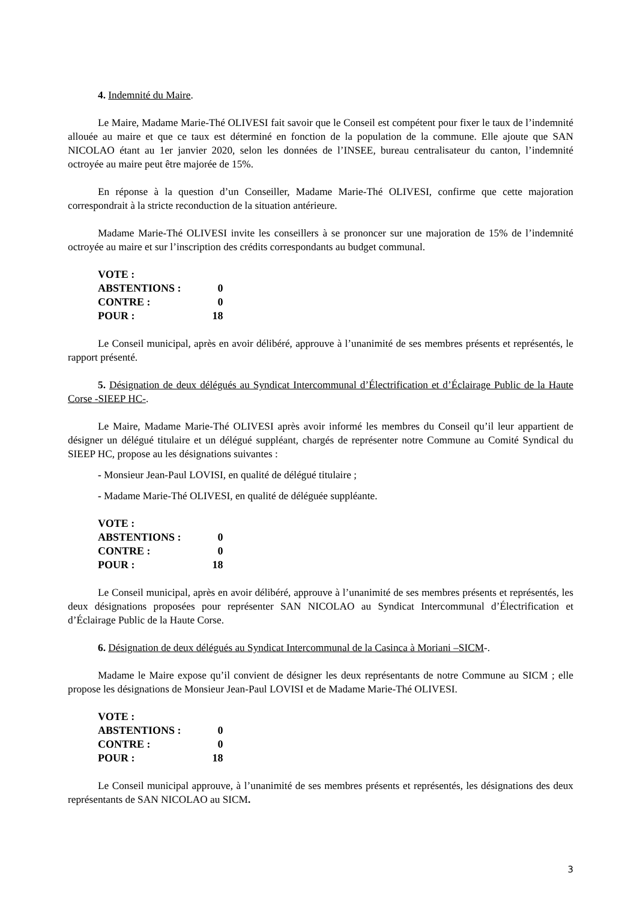4. Indemnité du Maire.
Le Maire, Madame Marie-Thé OLIVESI fait savoir que le Conseil est compétent pour fixer le taux de l’indemnité allouée au maire et que ce taux est déterminé en fonction de la population de la commune. Elle ajoute que SAN NICOLAO étant au 1er janvier 2020, selon les données de l’INSEE, bureau centralisateur du canton, l’indemnité octroyée au maire peut être majorée de 15%.
En réponse à la question d’un Conseiller, Madame Marie-Thé OLIVESI, confirme que cette majoration correspondrait à la stricte reconduction de la situation antérieure.
Madame Marie-Thé OLIVESI invite les conseillers à se prononcer sur une majoration de 15% de l’indemnité octroyée au maire et sur l’inscription des crédits correspondants au budget communal.
| VOTE : | |
| ABSTENTIONS : | 0 |
| CONTRE : | 0 |
| POUR : | 18 |
Le Conseil municipal, après en avoir délibéré, approuve à l’unanimité de ses membres présents et représentés, le rapport présenté.
5. Désignation de deux délégués au Syndicat Intercommunal d’Électrification et d’Éclairage Public de la Haute Corse -SIEEP HC-.
Le Maire, Madame Marie-Thé OLIVESI après avoir informé les membres du Conseil qu’il leur appartient de désigner un délégué titulaire et un délégué suppléant, chargés de représenter notre Commune au Comité Syndical du SIEEP HC, propose au les désignations suivantes :
- Monsieur Jean-Paul LOVISI, en qualité de délégué titulaire ;
- Madame Marie-Thé OLIVESI, en qualité de déléguée suppléante.
| VOTE : | |
| ABSTENTIONS : | 0 |
| CONTRE : | 0 |
| POUR : | 18 |
Le Conseil municipal, après en avoir délibéré, approuve à l’unanimité de ses membres présents et représentés, les deux désignations proposées pour représenter SAN NICOLAO au Syndicat Intercommunal d’Électrification et d’Éclairage Public de la Haute Corse.
6. Désignation de deux délégués au Syndicat Intercommunal de la Casinca à Moriani –SICM-.
Madame le Maire expose qu’il convient de désigner les deux représentants de notre Commune au SICM ; elle propose les désignations de Monsieur Jean-Paul LOVISI et de Madame Marie-Thé OLIVESI.
| VOTE : | |
| ABSTENTIONS : | 0 |
| CONTRE : | 0 |
| POUR : | 18 |
Le Conseil municipal approuve, à l’unanimité de ses membres présents et représentés, les désignations des deux représentants de SAN NICOLAO au SICM.
3